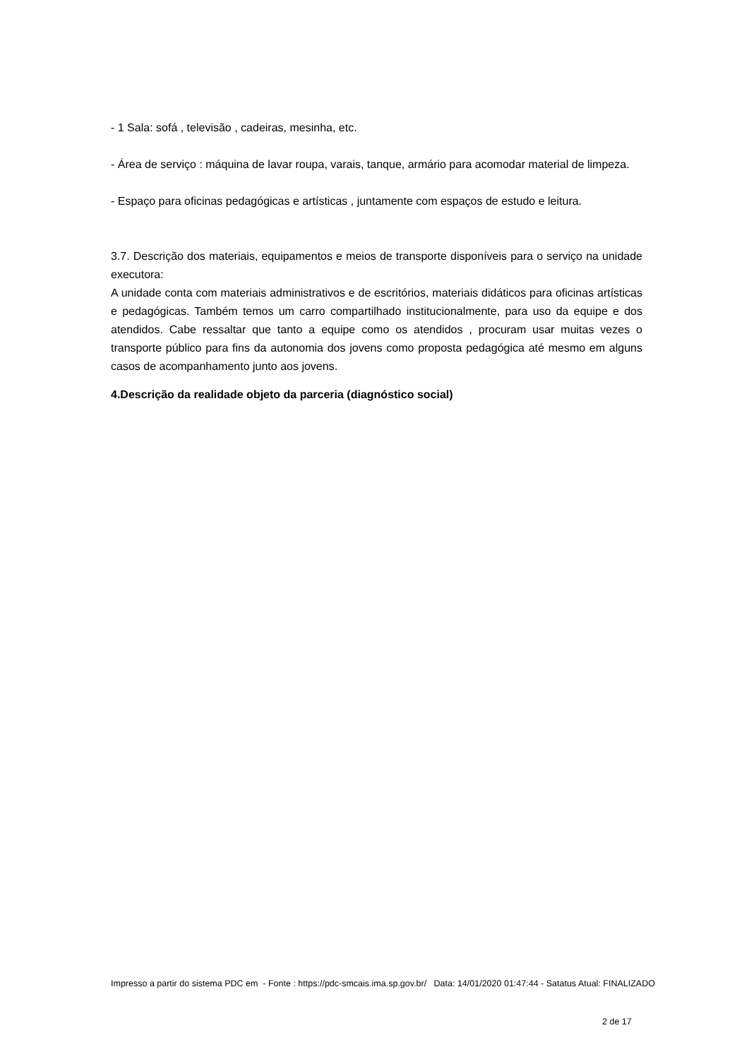- 1 Sala: sofá , televisão , cadeiras, mesinha, etc.
- Área de serviço : máquina de lavar roupa, varais, tanque, armário para acomodar material de limpeza.
- Espaço para oficinas pedagógicas e artísticas , juntamente com espaços de estudo e leitura.
3.7. Descrição dos materiais, equipamentos e meios de transporte disponíveis para o serviço na unidade executora:
A unidade conta com materiais administrativos e de escritórios, materiais didáticos para oficinas artísticas e pedagógicas. Também temos um carro compartilhado institucionalmente, para uso da equipe e dos atendidos. Cabe ressaltar que tanto a equipe como os atendidos , procuram usar muitas vezes o transporte público para fins da autonomia dos jovens como proposta pedagógica até mesmo em alguns casos de acompanhamento junto aos jovens.
4.Descrição da realidade objeto da parceria (diagnóstico social)
Impresso a partir do sistema PDC em - Fonte : https://pdc-smcais.ima.sp.gov.br/ Data: 14/01/2020 01:47:44 - Satatus Atual: FINALIZADO
2 de 17